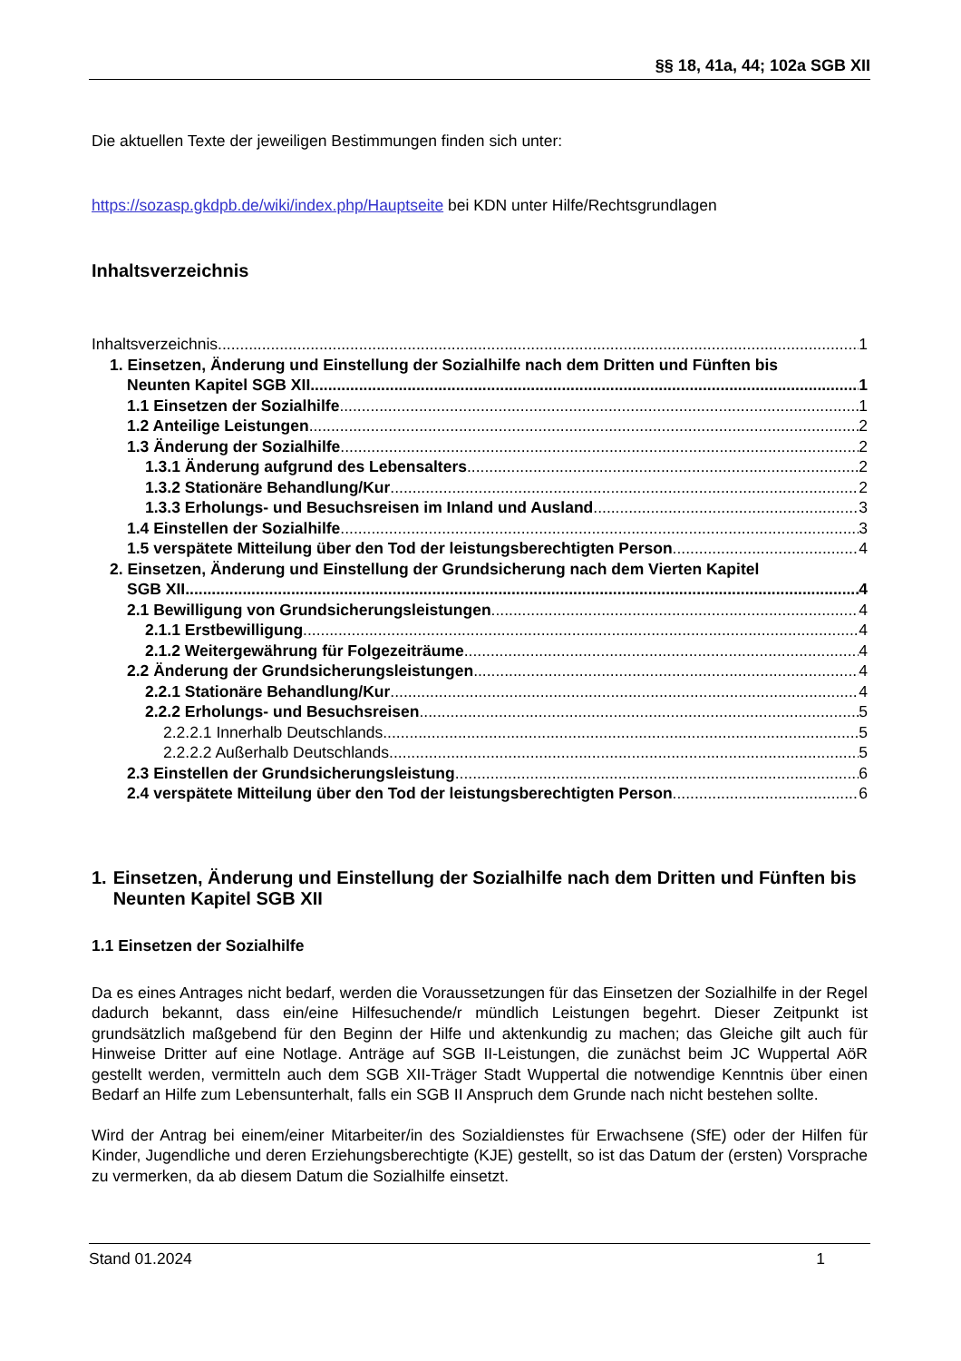§§ 18, 41a, 44; 102a SGB XII
Die aktuellen Texte der jeweiligen Bestimmungen finden sich unter:
https://sozasp.gkdpb.de/wiki/index.php/Hauptseite bei KDN unter Hilfe/Rechtsgrundlagen
Inhaltsverzeichnis
Inhaltsverzeichnis 1
1. Einsetzen, Änderung und Einstellung der Sozialhilfe nach dem Dritten und Fünften bis
Neunten Kapitel SGB XII 1
1.1 Einsetzen der Sozialhilfe 1
1.2 Anteilige Leistungen 2
1.3 Änderung der Sozialhilfe 2
1.3.1 Änderung aufgrund des Lebensalters 2
1.3.2 Stationäre Behandlung/Kur 2
1.3.3 Erholungs- und Besuchsreisen im Inland und Ausland 3
1.4 Einstellen der Sozialhilfe 3
1.5 verspätete Mitteilung über den Tod der leistungsberechtigten Person 4
2. Einsetzen, Änderung und Einstellung der Grundsicherung nach dem Vierten Kapitel
SGB XII 4
2.1 Bewilligung von Grundsicherungsleistungen 4
2.1.1 Erstbewilligung 4
2.1.2 Weitergewährung für Folgezeiträume 4
2.2 Änderung der Grundsicherungsleistungen 4
2.2.1 Stationäre Behandlung/Kur 4
2.2.2 Erholungs- und Besuchsreisen 5
2.2.2.1 Innerhalb Deutschlands 5
2.2.2.2 Außerhalb Deutschlands 5
2.3 Einstellen der Grundsicherungsleistung 6
2.4 verspätete Mitteilung über den Tod der leistungsberechtigten Person 6
1. Einsetzen, Änderung und Einstellung der Sozialhilfe nach dem Dritten und Fünften bis Neunten Kapitel SGB XII
1.1 Einsetzen der Sozialhilfe
Da es eines Antrages nicht bedarf, werden die Voraussetzungen für das Einsetzen der Sozialhilfe in der Regel dadurch bekannt, dass ein/eine Hilfesuchende/r mündlich Leistungen begehrt. Dieser Zeitpunkt ist grundsätzlich maßgebend für den Beginn der Hilfe und aktenkundig zu machen; das Gleiche gilt auch für Hinweise Dritter auf eine Notlage. Anträge auf SGB II-Leistungen, die zunächst beim JC Wuppertal AöR gestellt werden, vermitteln auch dem SGB XII-Träger Stadt Wuppertal die notwendige Kenntnis über einen Bedarf an Hilfe zum Lebensunterhalt, falls ein SGB II Anspruch dem Grunde nach nicht bestehen sollte.
Wird der Antrag bei einem/einer Mitarbeiter/in des Sozialdienstes für Erwachsene (SfE) oder der Hilfen für Kinder, Jugendliche und deren Erziehungsberechtigte (KJE) gestellt, so ist das Datum der (ersten) Vorsprache zu vermerken, da ab diesem Datum die Sozialhilfe einsetzt.
Stand 01.2024 1